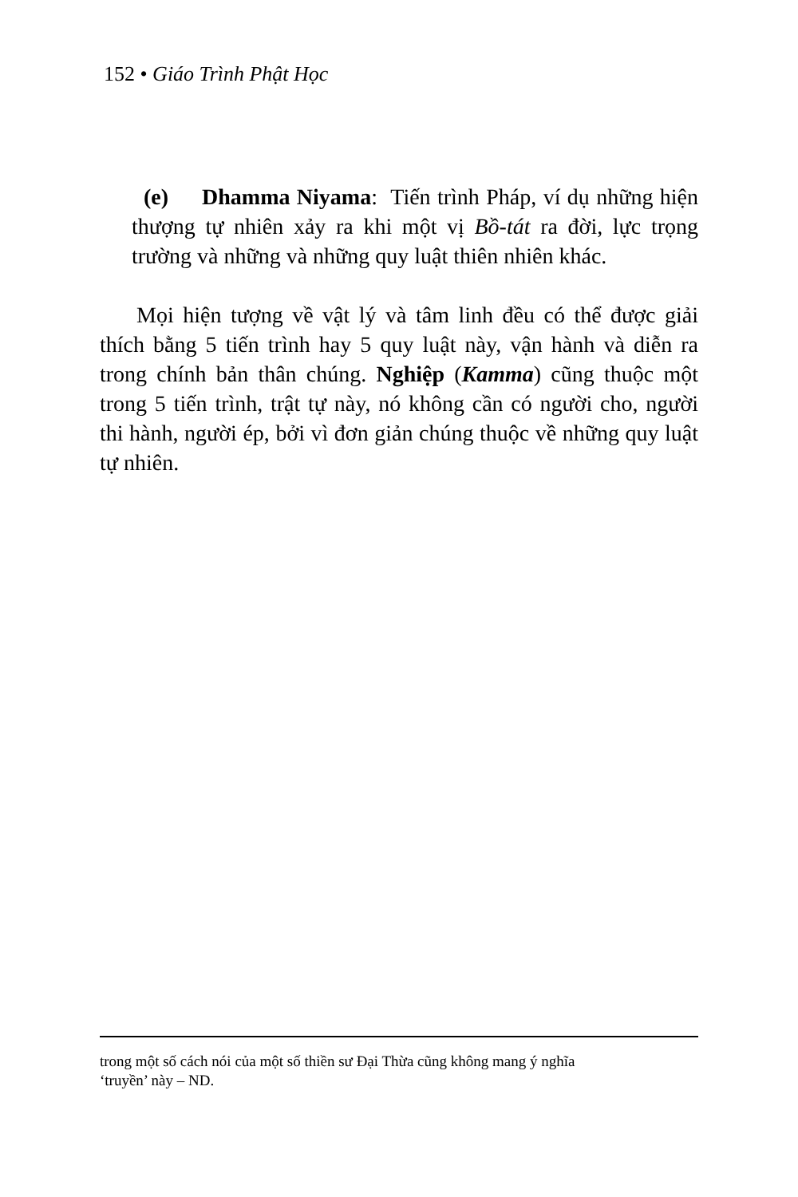152 • Giáo Trình Phật Học
(e) Dhamma Niyama: Tiến trình Pháp, ví dụ những hiện thượng tự nhiên xảy ra khi một vị Bồ-tát ra đời, lực trọng trường và những và những quy luật thiên nhiên khác.
Mọi hiện tượng về vật lý và tâm linh đều có thể được giải thích bằng 5 tiến trình hay 5 quy luật này, vận hành và diễn ra trong chính bản thân chúng. Nghiệp (Kamma) cũng thuộc một trong 5 tiến trình, trật tự này, nó không cần có người cho, người thi hành, người ép, bởi vì đơn giản chúng thuộc về những quy luật tự nhiên.
trong một số cách nói của một số thiền sư Đại Thừa cũng không mang ý nghĩa
‘truyền’ này – ND.